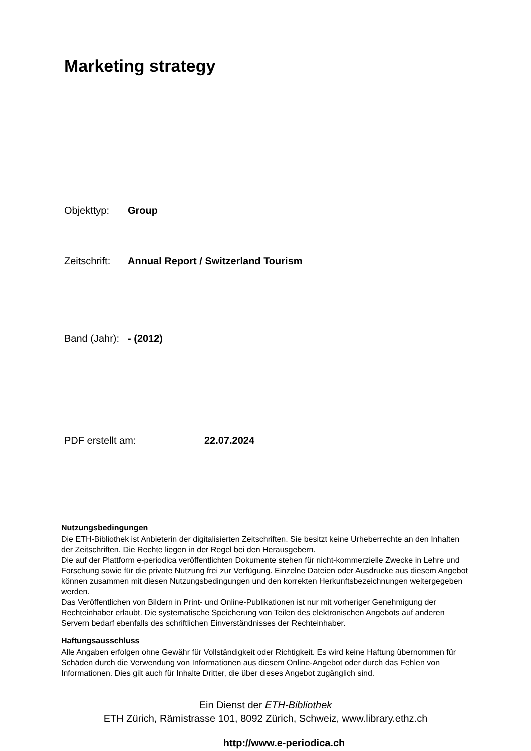Marketing strategy
Objekttyp: Group
Zeitschrift: Annual Report / Switzerland Tourism
Band (Jahr): - (2012)
PDF erstellt am: 22.07.2024
Nutzungsbedingungen
Die ETH-Bibliothek ist Anbieterin der digitalisierten Zeitschriften. Sie besitzt keine Urheberrechte an den Inhalten der Zeitschriften. Die Rechte liegen in der Regel bei den Herausgebern.
Die auf der Plattform e-periodica veröffentlichten Dokumente stehen für nicht-kommerzielle Zwecke in Lehre und Forschung sowie für die private Nutzung frei zur Verfügung. Einzelne Dateien oder Ausdrucke aus diesem Angebot können zusammen mit diesen Nutzungsbedingungen und den korrekten Herkunftsbezeichnungen weitergegeben werden.
Das Veröffentlichen von Bildern in Print- und Online-Publikationen ist nur mit vorheriger Genehmigung der Rechteinhaber erlaubt. Die systematische Speicherung von Teilen des elektronischen Angebots auf anderen Servern bedarf ebenfalls des schriftlichen Einverständnisses der Rechteinhaber.
Haftungsausschluss
Alle Angaben erfolgen ohne Gewähr für Vollständigkeit oder Richtigkeit. Es wird keine Haftung übernommen für Schäden durch die Verwendung von Informationen aus diesem Online-Angebot oder durch das Fehlen von Informationen. Dies gilt auch für Inhalte Dritter, die über dieses Angebot zugänglich sind.
Ein Dienst der ETH-Bibliothek
ETH Zürich, Rämistrasse 101, 8092 Zürich, Schweiz, www.library.ethz.ch
http://www.e-periodica.ch